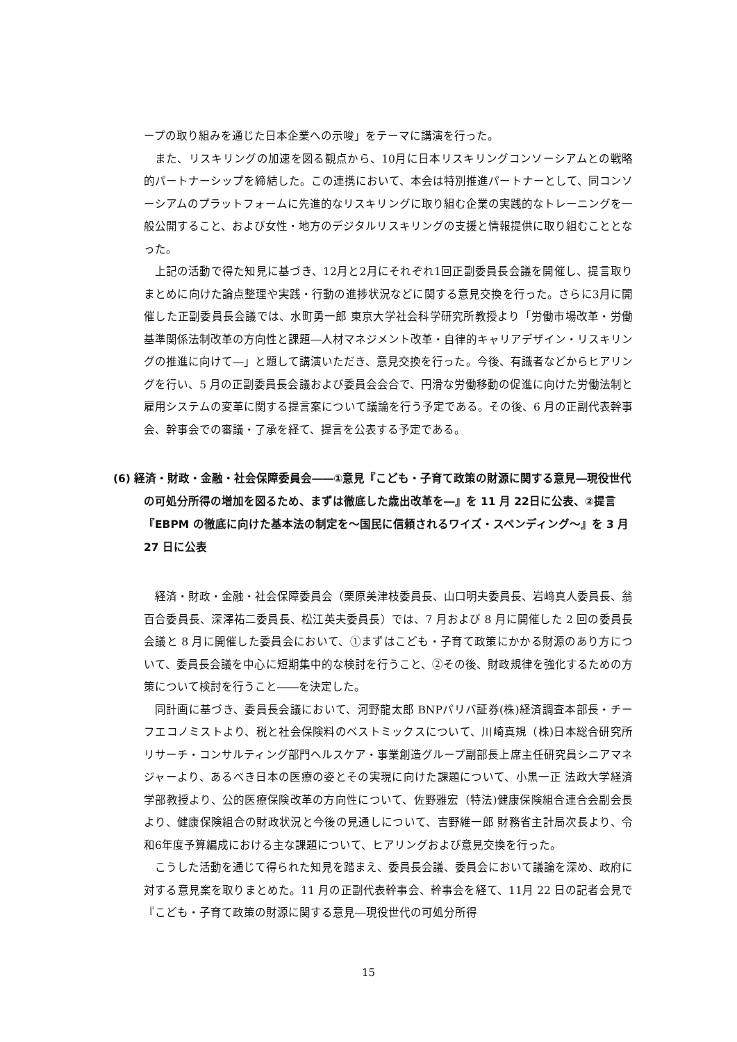ープの取り組みを通じた日本企業への示唆」をテーマに講演を行った。
また、リスキリングの加速を図る観点から、10月に日本リスキリングコンソーシアムとの戦略的パートナーシップを締結した。この連携において、本会は特別推進パートナーとして、同コンソーシアムのプラットフォームに先進的なリスキリングに取り組む企業の実践的なトレーニングを一般公開すること、および女性・地方のデジタルリスキリングの支援と情報提供に取り組むこととなった。
上記の活動で得た知見に基づき、12月と2月にそれぞれ1回正副委員長会議を開催し、提言取りまとめに向けた論点整理や実践・行動の進捗状況などに関する意見交換を行った。さらに3月に開催した正副委員長会議では、水町勇一郎 東京大学社会科学研究所教授より「労働市場改革・労働基準関係法制改革の方向性と課題―人材マネジメント改革・自律的キャリアデザイン・リスキリングの推進に向けて―」と題して講演いただき、意見交換を行った。今後、有識者などからヒアリングを行い、5 月の正副委員長会議および委員会会合で、円滑な労働移動の促進に向けた労働法制と雇用システムの変革に関する提言案について議論を行う予定である。その後、6 月の正副代表幹事会、幹事会での審議・了承を経て、提言を公表する予定である。
(6) 経済・財政・金融・社会保障委員会――①意見『こども・子育て政策の財源に関する意見―現役世代の可処分所得の増加を図るため、まずは徹底した歳出改革を―』を 11 月 22日に公表、②提言『EBPM の徹底に向けた基本法の制定を～国民に信頼されるワイズ・スペンディング～』を 3 月 27 日に公表
経済・財政・金融・社会保障委員会（栗原美津枝委員長、山口明夫委員長、岩﨑真人委員長、翁百合委員長、深澤祐二委員長、松江英夫委員長）では、7 月および 8 月に開催した 2 回の委員長会議と 8 月に開催した委員会において、①まずはこども・子育て政策にかかる財源のあり方について、委員長会議を中心に短期集中的な検討を行うこと、②その後、財政規律を強化するための方策について検討を行うこと――を決定した。
同計画に基づき、委員長会議において、河野龍太郎 BNPパリバ証券(株)経済調査本部長・チーフエコノミストより、税と社会保険料のベストミックスについて、川崎真規（株)日本総合研究所リサーチ・コンサルティング部門ヘルスケア・事業創造グループ副部長上席主任研究員シニアマネジャーより、あるべき日本の医療の姿とその実現に向けた課題について、小黒一正 法政大学経済学部教授より、公的医療保険改革の方向性について、佐野雅宏（特法)健康保険組合連合会副会長より、健康保険組合の財政状況と今後の見通しについて、吉野維一郎 財務省主計局次長より、令和6年度予算編成における主な課題について、ヒアリングおよび意見交換を行った。
こうした活動を通じて得られた知見を踏まえ、委員長会議、委員会において議論を深め、政府に対する意見案を取りまとめた。11 月の正副代表幹事会、幹事会を経て、11月 22 日の記者会見で『こども・子育て政策の財源に関する意見―現役世代の可処分所得
15